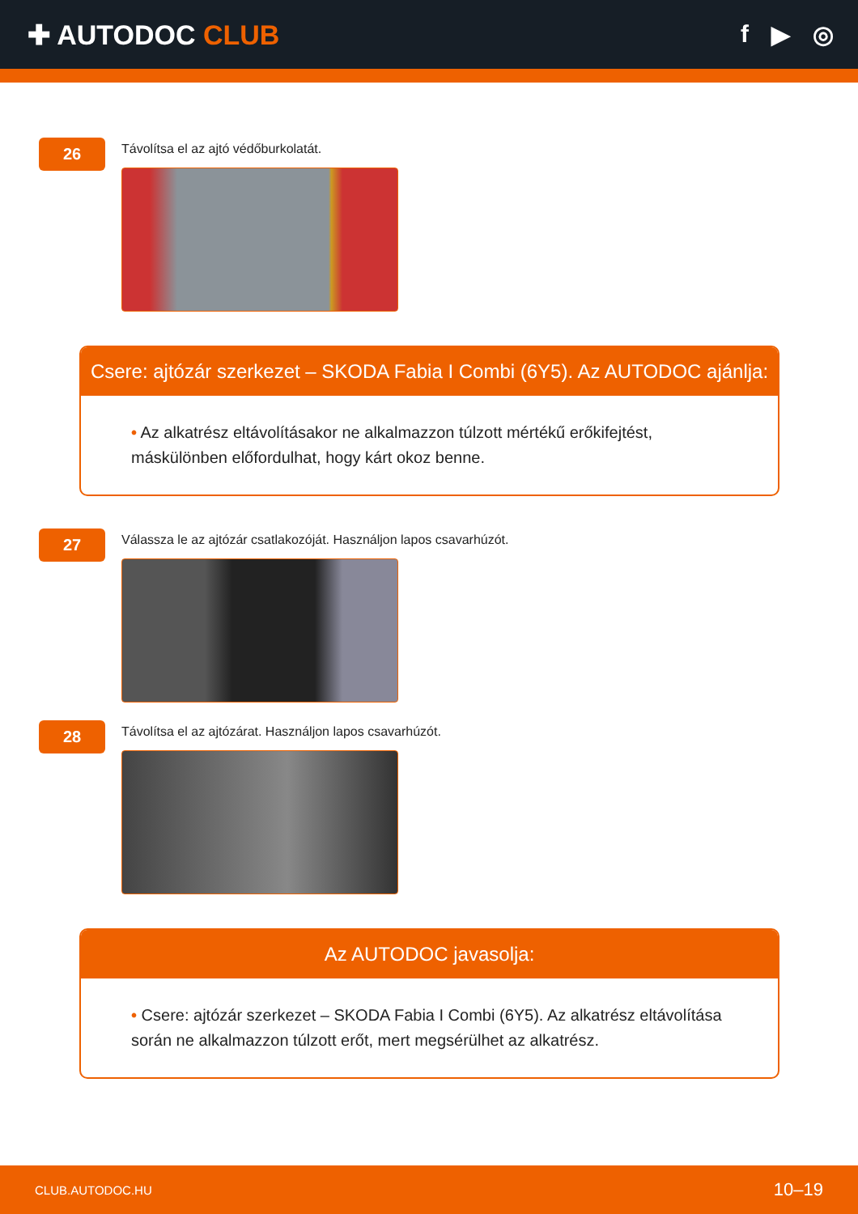✚ AUTODOC CLUB f ▶ ◎
26
Távolítsa el az ajtó védőburkolatát.
Csere: ajtózár szerkezet – SKODA Fabia I Combi (6Y5). Az AUTODOC ajánlja:
• Az alkatrész eltávolításakor ne alkalmazzon túlzott mértékű erőkifejtést, máskülönben előfordulhat, hogy kárt okoz benne.
27
Válassza le az ajtózár csatlakozóját. Használjon lapos csavarhúzót.
28
Távolítsa el az ajtózárat. Használjon lapos csavarhúzót.
Az AUTODOC javasolja:
• Csere: ajtózár szerkezet – SKODA Fabia I Combi (6Y5). Az alkatrész eltávolítása során ne alkalmazzon túlzott erőt, mert megsérülhet az alkatrész.
CLUB.AUTODOC.HU 10–19